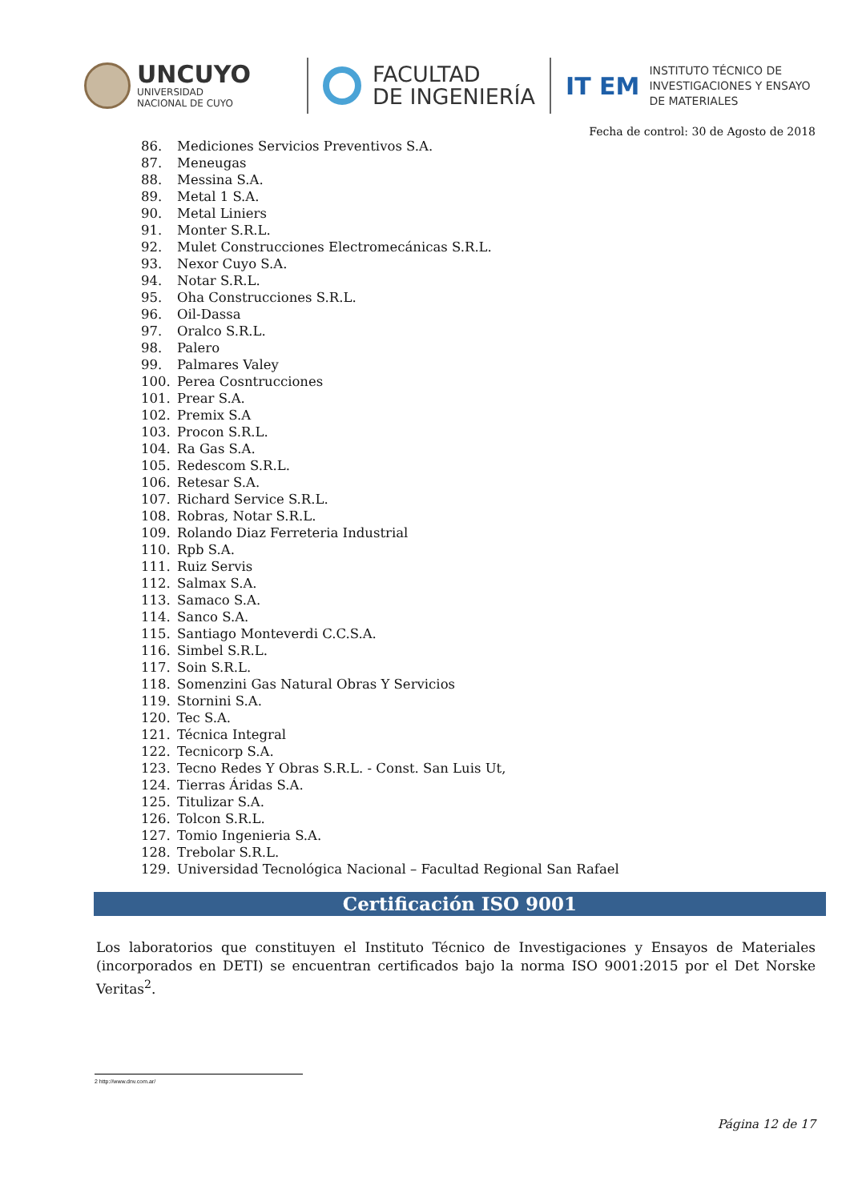UNCUYO
UNIVERSIDAD
NACIONAL DE CUYO
FACULTAD
DE INGENIERÍA
IT EM
INSTITUTO TÉCNICO DE
INVESTIGACIONES Y ENSAYO
DE MATERIALES
Fecha de control: 30 de Agosto de 2018
86. Mediciones Servicios Preventivos S.A.
87. Meneugas
88. Messina S.A.
89. Metal 1 S.A.
90. Metal Liniers
91. Monter S.R.L.
92. Mulet Construcciones Electromecánicas S.R.L.
93. Nexor Cuyo S.A.
94. Notar S.R.L.
95. Oha Construcciones S.R.L.
96. Oil-Dassa
97. Oralco S.R.L.
98. Palero
99. Palmares Valey
100. Perea Cosntrucciones
101. Prear S.A.
102. Premix S.A
103. Procon S.R.L.
104. Ra Gas S.A.
105. Redescom S.R.L.
106. Retesar S.A.
107. Richard Service S.R.L.
108. Robras, Notar S.R.L.
109. Rolando Diaz Ferreteria Industrial
110. Rpb S.A.
111. Ruiz Servis
112. Salmax S.A.
113. Samaco S.A.
114. Sanco S.A.
115. Santiago Monteverdi C.C.S.A.
116. Simbel S.R.L.
117. Soin S.R.L.
118. Somenzini Gas Natural Obras Y Servicios
119. Stornini S.A.
120. Tec S.A.
121. Técnica Integral
122. Tecnicorp S.A.
123. Tecno Redes Y Obras S.R.L. - Const. San Luis Ut,
124. Tierras Áridas S.A.
125. Titulizar S.A.
126. Tolcon S.R.L.
127. Tomio Ingenieria S.A.
128. Trebolar S.R.L.
129. Universidad Tecnológica Nacional – Facultad Regional San Rafael
Certificación ISO 9001
Los laboratorios que constituyen el Instituto Técnico de Investigaciones y Ensayos de Materiales (incorporados en DETI) se encuentran certificados bajo la norma ISO 9001:2015 por el Det Norske Veritas<sup>2</sup>.
2 http://www.dnv.com.ar/
Página 12 de 17